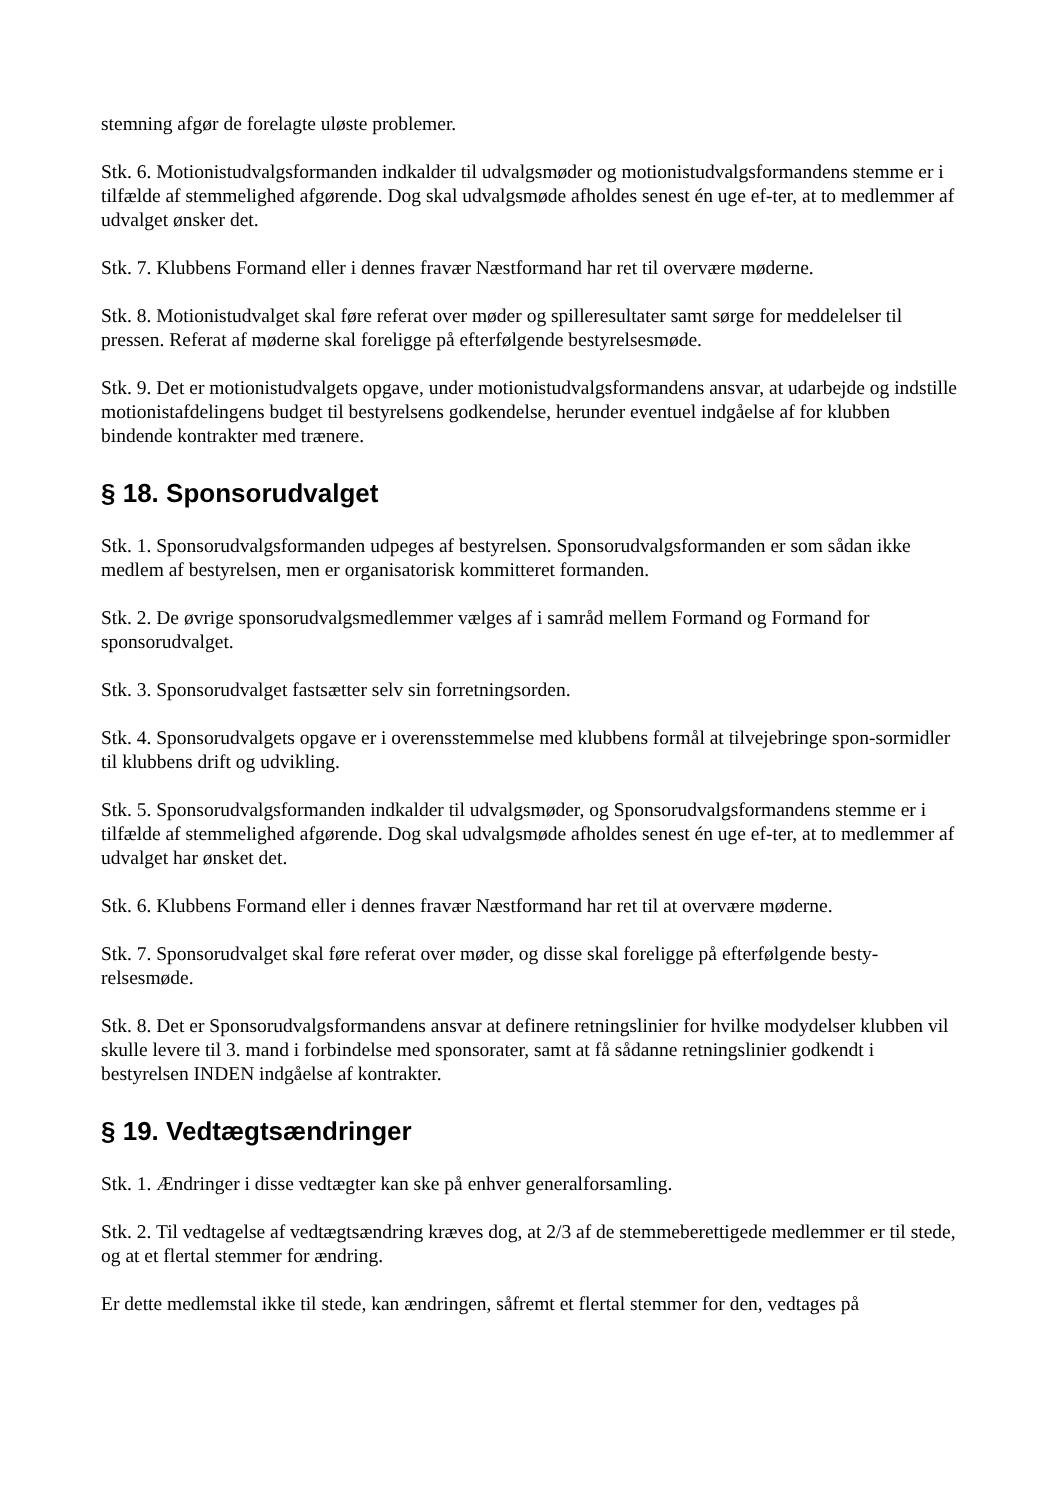stemning afgør de forelagte uløste problemer.
Stk. 6. Motionistudvalgsformanden indkalder til udvalgsmøder og motionistudvalgsformandens stemme er i tilfælde af stemmelighed afgørende. Dog skal udvalgsmøde afholdes senest én uge ef-ter, at to medlemmer af udvalget ønsker det.
Stk. 7. Klubbens Formand eller i dennes fravær Næstformand har ret til overvære møderne.
Stk. 8. Motionistudvalget skal føre referat over møder og spilleresultater samt sørge for meddelelser til pressen. Referat af møderne skal foreligge på efterfølgende bestyrelsesmøde.
Stk. 9. Det er motionistudvalgets opgave, under motionistudvalgsformandens ansvar, at udarbejde og indstille motionistafdelingens budget til bestyrelsens godkendelse, herunder eventuel indgåelse af for klubben bindende kontrakter med trænere.
§ 18. Sponsorudvalget
Stk. 1. Sponsorudvalgsformanden udpeges af bestyrelsen. Sponsorudvalgsformanden er som sådan ikke medlem af bestyrelsen, men er organisatorisk kommitteret formanden.
Stk. 2. De øvrige sponsorudvalgsmedlemmer vælges af i samråd mellem Formand og Formand for sponsorudvalget.
Stk. 3. Sponsorudvalget fastsætter selv sin forretningsorden.
Stk. 4. Sponsorudvalgets opgave er i overensstemmelse med klubbens formål at tilvejebringe spon-sormidler til klubbens drift og udvikling.
Stk. 5. Sponsorudvalgsformanden indkalder til udvalgsmøder, og Sponsorudvalgsformandens stemme er i tilfælde af stemmelighed afgørende. Dog skal udvalgsmøde afholdes senest én uge ef-ter, at to medlemmer af udvalget har ønsket det.
Stk. 6. Klubbens Formand eller i dennes fravær Næstformand har ret til at overvære møderne.
Stk. 7. Sponsorudvalget skal føre referat over møder, og disse skal foreligge på efterfølgende besty-relsesmøde.
Stk. 8. Det er Sponsorudvalgsformandens ansvar at definere retningslinier for hvilke modydelser klubben vil skulle levere til 3. mand i forbindelse med sponsorater, samt at få sådanne retningslinier godkendt i bestyrelsen INDEN indgåelse af kontrakter.
§ 19. Vedtægtsændringer
Stk. 1. Ændringer i disse vedtægter kan ske på enhver generalforsamling.
Stk. 2. Til vedtagelse af vedtægtsændring kræves dog, at 2/3 af de stemmeberettigede medlemmer er til stede, og at et flertal stemmer for ændring.
Er dette medlemstal ikke til stede, kan ændringen, såfremt et flertal stemmer for den, vedtages på